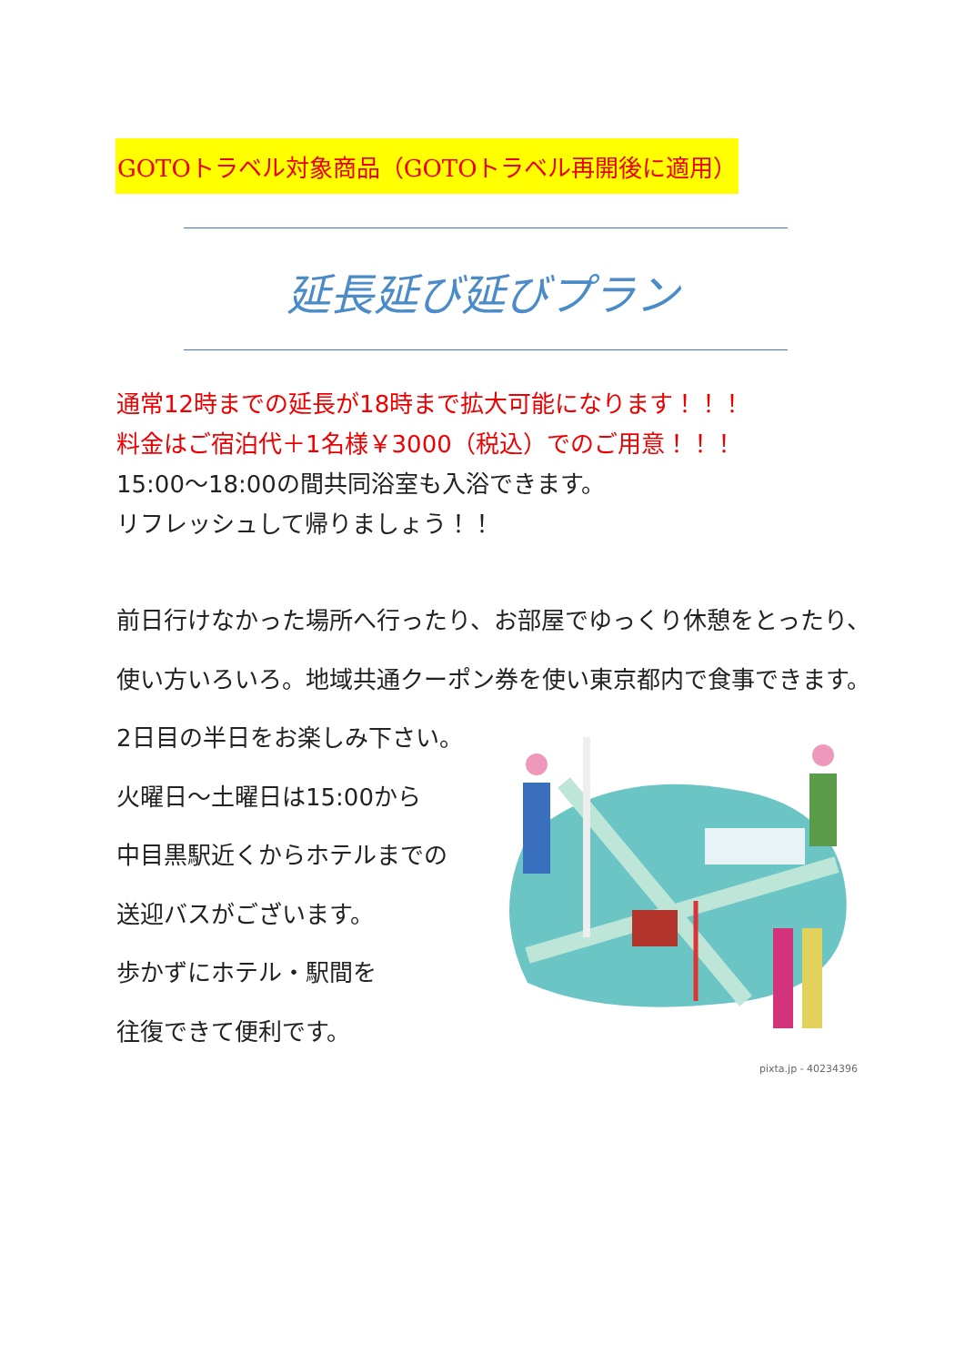GOTOトラベル対象商品（GOTOトラベル再開後に適用）
延長延び延びプラン
通常12時までの延長が18時まで拡大可能になります！！！
料金はご宿泊代＋1名様￥3000（税込）でのご用意！！！
15:00～18:00の間共同浴室も入浴できます。
リフレッシュして帰りましょう！！
前日行けなかった場所へ行ったり、お部屋でゆっくり休憩をとったり、
使い方いろいろ。地域共通クーポン券を使い東京都内で食事できます。
2日目の半日をお楽しみ下さい。
火曜日～土曜日は15:00から
中目黒駅近くからホテルまでの
送迎バスがございます。
歩かずにホテル・駅間を
往復できて便利です。
pixta.jp - 40234396